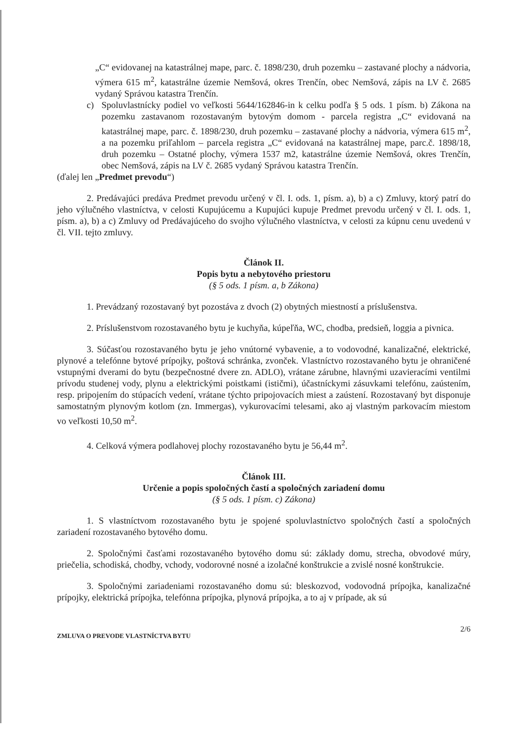„C“ evidovanej na katastrálnej mape, parc. č. 1898/230, druh pozemku – zastavané plochy a nádvoria, výmera 615 m<sup>2</sup>, katastrálne územie Nemšová, okres Trenčín, obec Nemšová, zápis na LV č. 2685 vydaný Správou katastra Trenčín.
c) Spoluvlastnícky podiel vo veľkosti 5644/162846-in k celku podľa § 5 ods. 1 písm. b) Zákona na pozemku zastavanom rozostavaným bytovým domom - parcela registra „C“ evidovaná na katastrálnej mape, parc. č. 1898/230, druh pozemku – zastavané plochy a nádvoria, výmera 615 m<sup>2</sup>, a na pozemku priľahlom – parcela registra „C“ evidovaná na katastrálnej mape, parc.č. 1898/18, druh pozemku – Ostatné plochy, výmera 1537 m2, katastrálne územie Nemšová, okres Trenčín, obec Nemšová, zápis na LV č. 2685 vydaný Správou katastra Trenčín.
(ďalej len „Predmet prevodu“)
2. Predávajúci predáva Predmet prevodu určený v čl. I. ods. 1, písm. a), b) a c) Zmluvy, ktorý patrí do jeho výlučného vlastníctva, v celosti Kupujúcemu a Kupujúci kupuje Predmet prevodu určený v čl. I. ods. 1, písm. a), b) a c) Zmluvy od Predávajúceho do svojho výlučného vlastníctva, v celosti za kúpnu cenu uvedenú v čl. VII. tejto zmluvy.
Článok II.
Popis bytu a nebytového priestoru
(§ 5 ods. 1 písm. a, b Zákona)
1. Prevádzaný rozostavaný byt pozostáva z dvoch (2) obytných miestností a príslušenstva.
2. Príslušenstvom rozostavaného bytu je kuchyňa, kúpeľňa, WC, chodba, predsieň, loggia a pivnica.
3. Súčasťou rozostavaného bytu je jeho vnútorné vybavenie, a to vodovodné, kanalizačné, elektrické, plynové a telefónne bytové prípojky, poštová schránka, zvonček. Vlastníctvo rozostavaného bytu je ohraničené vstupnými dverami do bytu (bezpečnostné dvere zn. ADLO), vrátane zárubne, hlavnými uzavieracími ventilmi prívodu studenej vody, plynu a elektrickými poistkami (ističmi), účastníckymi zásuvkami telefónu, zaústením, resp. pripojením do stúpacích vedení, vrátane týchto pripojovacích miest a zaústení. Rozostavaný byt disponuje samostatným plynovým kotlom (zn. Immergas), vykurovacími telesami, ako aj vlastným parkovacím miestom vo veľkosti 10,50 m<sup>2</sup>.
4. Celková výmera podlahovej plochy rozostavaného bytu je 56,44 m<sup>2</sup>.
Článok III.
Určenie a popis spoločných častí a spoločných zariadení domu
(§ 5 ods. 1 písm. c) Zákona)
1. S vlastníctvom rozostavaného bytu je spojené spoluvlastníctvo spoločných častí a spoločných zariadení rozostavaného bytového domu.
2. Spoločnými časťami rozostavaného bytového domu sú: základy domu, strecha, obvodové múry, priečelia, schodiská, chodby, vchody, vodorovné nosné a izolačné konštrukcie a zvislé nosné konštrukcie.
3. Spoločnými zariadeniami rozostavaného domu sú: bleskozvod, vodovodná prípojka, kanalizačné prípojky, elektrická prípojka, telefónna prípojka, plynová prípojka, a to aj v prípade, ak sú
ZMLUVA O PREVODE VLASTNÍCTVA BYTU 2/6